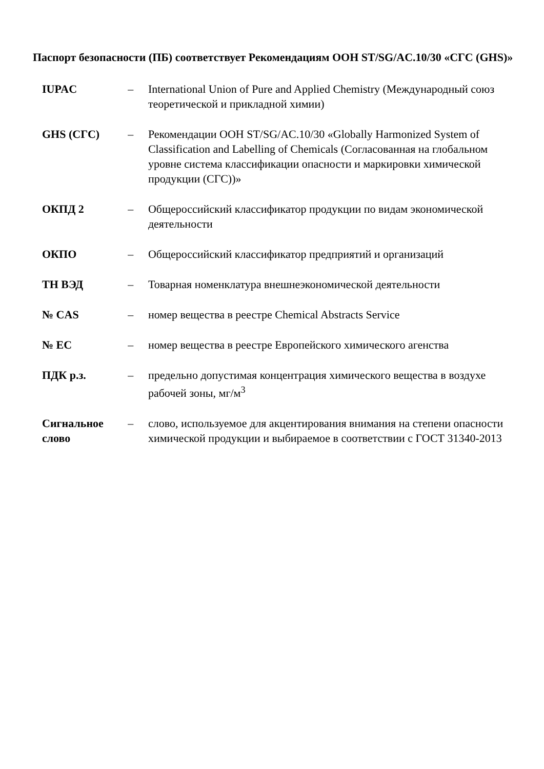Паспорт безопасности (ПБ) соответствует Рекомендациям ООН ST/SG/AC.10/30 «СГС (GHS)»
| IUPAC | – | International Union of Pure and Applied Chemistry (Международный союз теоретической и прикладной химии) |
| GHS (СГС) | – | Рекомендации ООН ST/SG/AC.10/30 «Globally Harmonized System of Classification and Labelling of Chemicals (Согласованная на глобальном уровне система классификации опасности и маркировки химической продукции (СГС))» |
| ОКПД 2 | – | Общероссийский классификатор продукции по видам экономической деятельности |
| ОКПО | – | Общероссийский классификатор предприятий и организаций |
| ТН ВЭД | – | Товарная номенклатура внешнеэкономической деятельности |
| № CAS | – | номер вещества в реестре Chemical Abstracts Service |
| № ЕС | – | номер вещества в реестре Европейского химического агенства |
| ПДК р.з. | – | предельно допустимая концентрация химического вещества в воздухе рабочей зоны, мг/м<sup>3</sup> |
| Сигнальное слово | – | слово, используемое для акцентирования внимания на степени опасности химической продукции и выбираемое в соответствии с ГОСТ 31340-2013 |